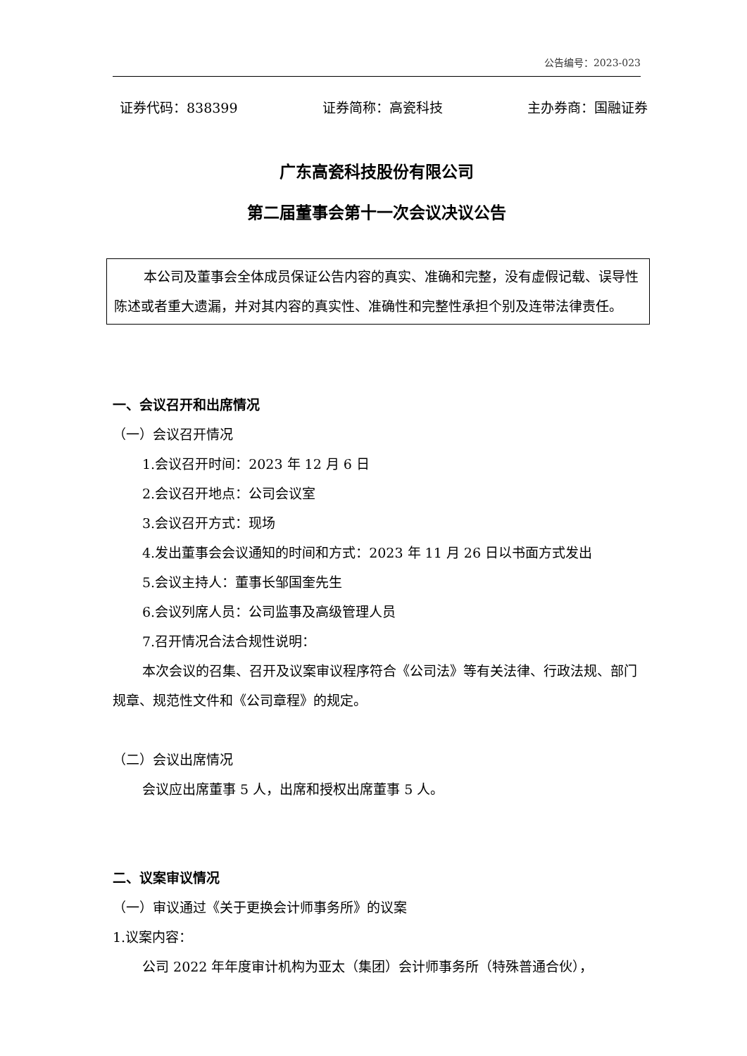公告编号：2023-023
证券代码：838399 证券简称：高瓷科技 主办券商：国融证券
广东高瓷科技股份有限公司
第二届董事会第十一次会议决议公告
本公司及董事会全体成员保证公告内容的真实、准确和完整，没有虚假记载、误导性陈述或者重大遗漏，并对其内容的真实性、准确性和完整性承担个别及连带法律责任。
一、会议召开和出席情况
（一）会议召开情况
1.会议召开时间：2023 年 12 月 6 日
2.会议召开地点：公司会议室
3.会议召开方式：现场
4.发出董事会会议通知的时间和方式：2023 年 11 月 26 日以书面方式发出
5.会议主持人：董事长邹国奎先生
6.会议列席人员：公司监事及高级管理人员
7.召开情况合法合规性说明：
本次会议的召集、召开及议案审议程序符合《公司法》等有关法律、行政法规、部门规章、规范性文件和《公司章程》的规定。
（二）会议出席情况
会议应出席董事 5 人，出席和授权出席董事 5 人。
二、议案审议情况
（一）审议通过《关于更换会计师事务所》的议案
1.议案内容：
公司 2022 年年度审计机构为亚太（集团）会计师事务所（特殊普通合伙），